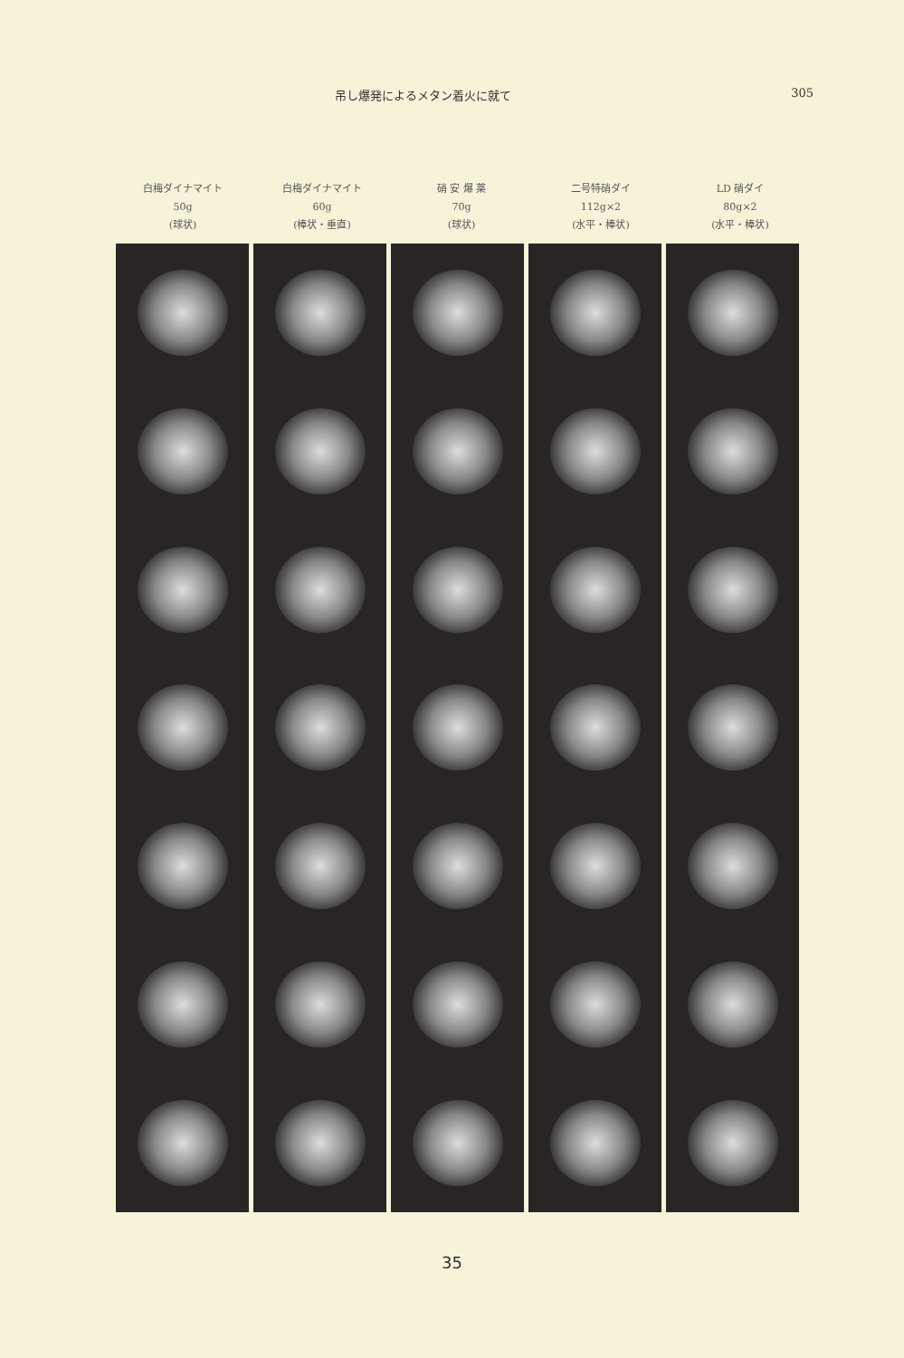吊し爆発によるメタン着火に就て 305
白梅ダイナマイト
50g
(球状)
白梅ダイナマイト
60g
(棒状・垂直)
硝 安 爆 薬
70g
(球状)
二号特硝ダイ
112g×2
(水平・棒状)
LD 硝ダイ
80g×2
(水平・棒状)
35